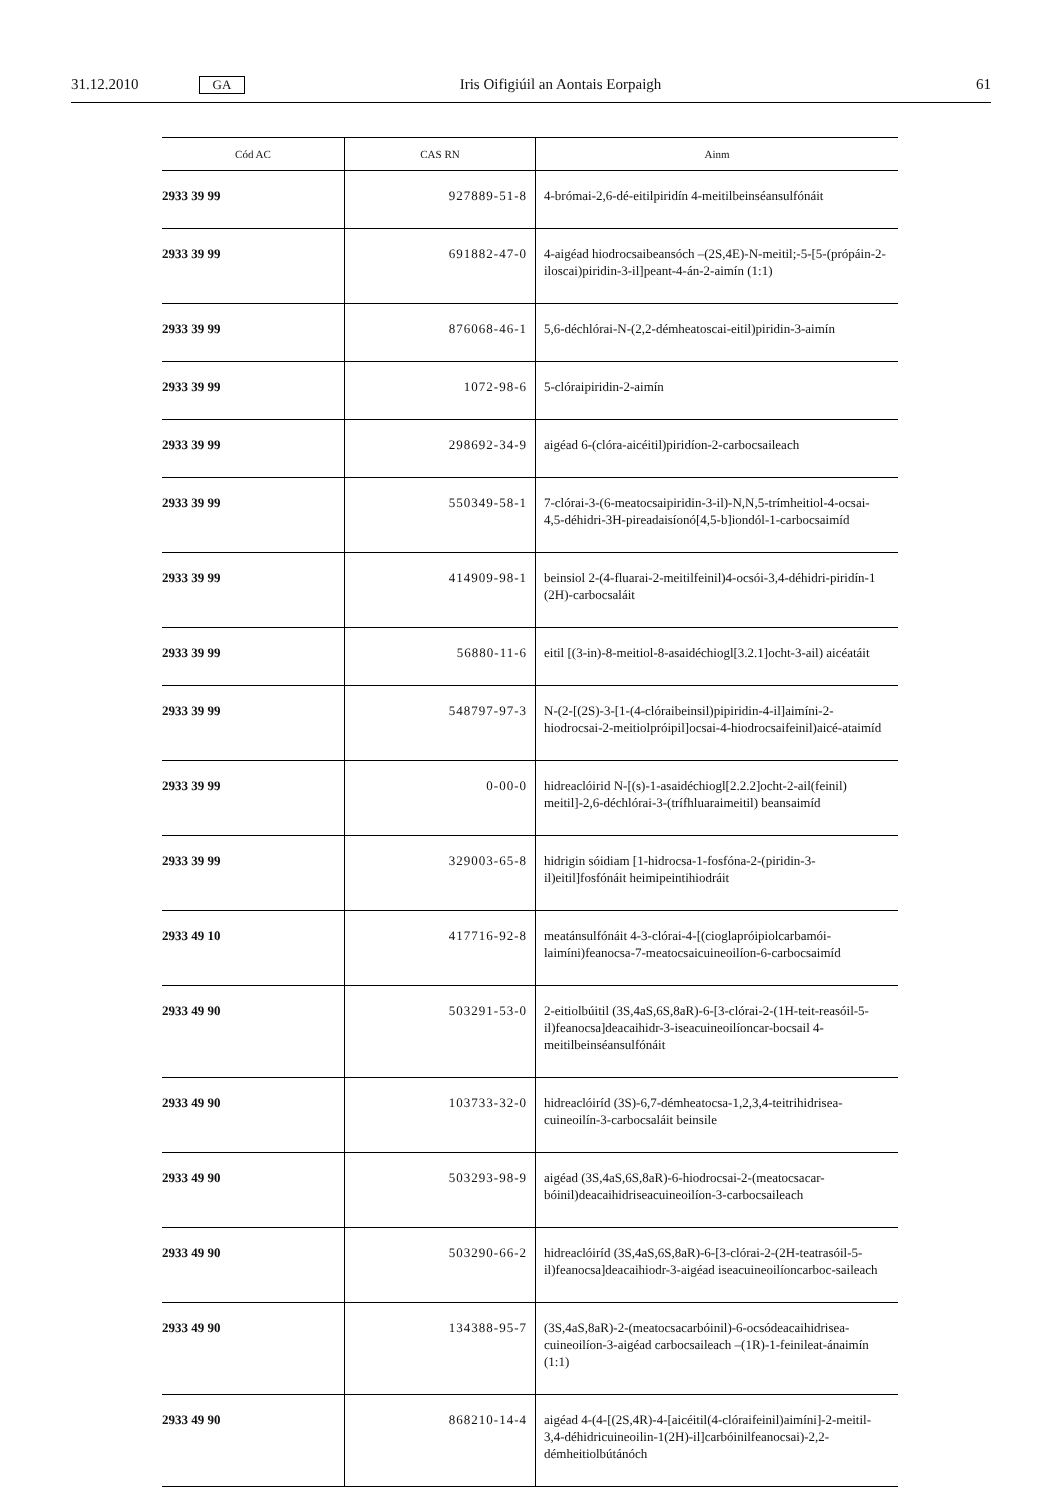31.12.2010 GA Iris Oifigiúil an Aontais Eorpaigh 61
| Cód AC | CAS RN | Ainm |
| --- | --- | --- |
| 2933 39 99 | 927889-51-8 | 4-brómai-2,6-dé-eitilpiridín 4-meitilbeinséansulfónáit |
| 2933 39 99 | 691882-47-0 | 4-aigéad hiodrocsaibeansóch –(2S,4E)-N-meitil;-5-[5-(própáin-2-iloscai)piridin-3-il]peant-4-án-2-aimín (1:1) |
| 2933 39 99 | 876068-46-1 | 5,6-déchlórai-N-(2,2-démheatoscai-eitil)piridin-3-aimín |
| 2933 39 99 | 1072-98-6 | 5-clóraipiridin-2-aimín |
| 2933 39 99 | 298692-34-9 | aigéad 6-(clóra-aicéitil)piridíon-2-carbocsaileach |
| 2933 39 99 | 550349-58-1 | 7-clórai-3-(6-meatocsaipiridin-3-il)-N,N,5-trímheitiol-4-ocsai-4,5-déhidri-3H-pireadaisíonó[4,5-b]iondól-1-carbocsaimíd |
| 2933 39 99 | 414909-98-1 | beinsiol 2-(4-fluarai-2-meitilfeinil)4-ocsói-3,4-déhidri-piridín-1 (2H)-carbocsaláit |
| 2933 39 99 | 56880-11-6 | eitil [(3-in)-8-meitiol-8-asaidéchiogl[3.2.1]ocht-3-ail) aicéatáit |
| 2933 39 99 | 548797-97-3 | N-(2-[(2S)-3-[1-(4-clóraibeinsil)pipiridin-4-il]aimíni-2-hiodrocsai-2-meitiolpróipil]ocsai-4-hiodrocsaifeinil)aicé-ataimíd |
| 2933 39 99 | 0-00-0 | hidreaclóirid N-[(s)-1-asaidéchiogl[2.2.2]ocht-2-ail(feinil) meitil]-2,6-déchlórai-3-(trífhluaraimeitil) beansaimíd |
| 2933 39 99 | 329003-65-8 | hidrigin sóidiam [1-hidrocsa-1-fosfóna-2-(piridin-3-il)eitil]fosfónáit heimipeintihiodráit |
| 2933 49 10 | 417716-92-8 | meatánsulfónáit 4-3-clórai-4-[(cioglapróipiolcarbamói-laimíni)feanocsa-7-meatocsaicuineoilíon-6-carbocsaimíd |
| 2933 49 90 | 503291-53-0 | 2-eitiolbúitil (3S,4aS,6S,8aR)-6-[3-clórai-2-(1H-teit-reasóil-5-il)feanocsa]deacaihidr-3-iseacuineoilíoncar-bocsail 4-meitilbeinséansulfónáit |
| 2933 49 90 | 103733-32-0 | hidreaclóiríd (3S)-6,7-démheatocsa-1,2,3,4-teitrihidrisea-cuineoilín-3-carbocsaláit beinsile |
| 2933 49 90 | 503293-98-9 | aigéad (3S,4aS,6S,8aR)-6-hiodrocsai-2-(meatocsacar-bóinil)deacaihidriseacuineoilíon-3-carbocsaileach |
| 2933 49 90 | 503290-66-2 | hidreaclóiríd (3S,4aS,6S,8aR)-6-[3-clórai-2-(2H-teatrasóil-5-il)feanocsa]deacaihiodr-3-aigéad iseacuineoilíoncarboc-saileach |
| 2933 49 90 | 134388-95-7 | (3S,4aS,8aR)-2-(meatocsacarbóinil)-6-ocsódeacaihidrisea-cuineoilíon-3-aigéad carbocsaileach –(1R)-1-feinileat-ánaimín (1:1) |
| 2933 49 90 | 868210-14-4 | aigéad 4-(4-[(2S,4R)-4-[aicéitil(4-clóraifeinil)aimíni]-2-meitil-3,4-déhidricuineoilin-1(2H)-il]carbóinilfeanocsai)-2,2-démheitiolbútánóch |